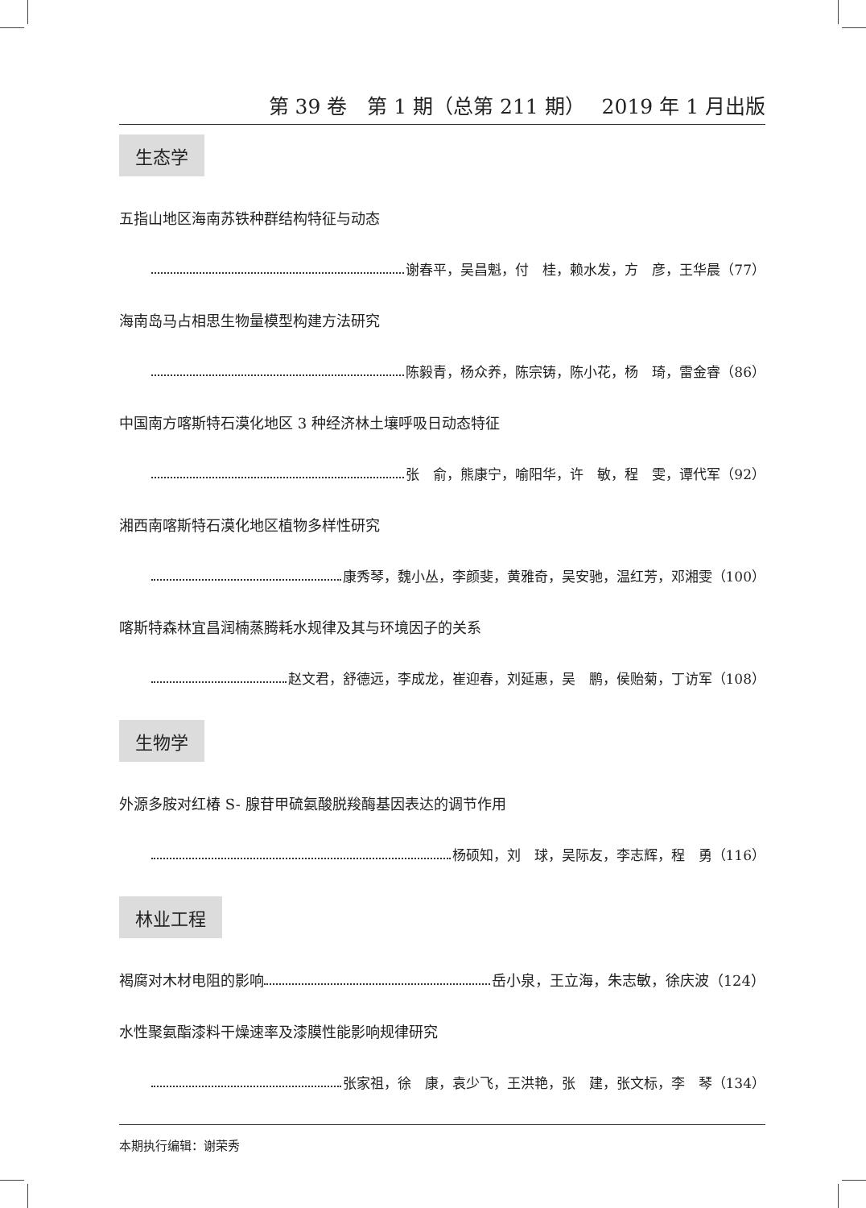第 39 卷　第 1 期（总第 211 期）　 2019 年 1 月出版
生态学
五指山地区海南苏铁种群结构特征与动态
谢春平，吴昌魁，付　桂，赖水发，方　彦，王华晨（77）
海南岛马占相思生物量模型构建方法研究
陈毅青，杨众养，陈宗铸，陈小花，杨　琦，雷金睿（86）
中国南方喀斯特石漠化地区 3 种经济林土壤呼吸日动态特征
张　俞，熊康宁，喻阳华，许　敏，程　雯，谭代军（92）
湘西南喀斯特石漠化地区植物多样性研究
康秀琴，魏小丛，李颜斐，黄雅奇，吴安驰，温红芳，邓湘雯（100）
喀斯特森林宜昌润楠蒸腾耗水规律及其与环境因子的关系
赵文君，舒德远，李成龙，崔迎春，刘延惠，吴　鹏，侯贻菊，丁访军（108）
生物学
外源多胺对红椿 S- 腺苷甲硫氨酸脱羧酶基因表达的调节作用
杨硕知，刘　球，吴际友，李志辉，程　勇（116）
林业工程
褐腐对木材电阻的影响 岳小泉，王立海，朱志敏，徐庆波（124）
水性聚氨酯漆料干燥速率及漆膜性能影响规律研究
张家祖，徐　康，袁少飞，王洪艳，张　建，张文标，李　琴（134）
本期执行编辑：谢荣秀